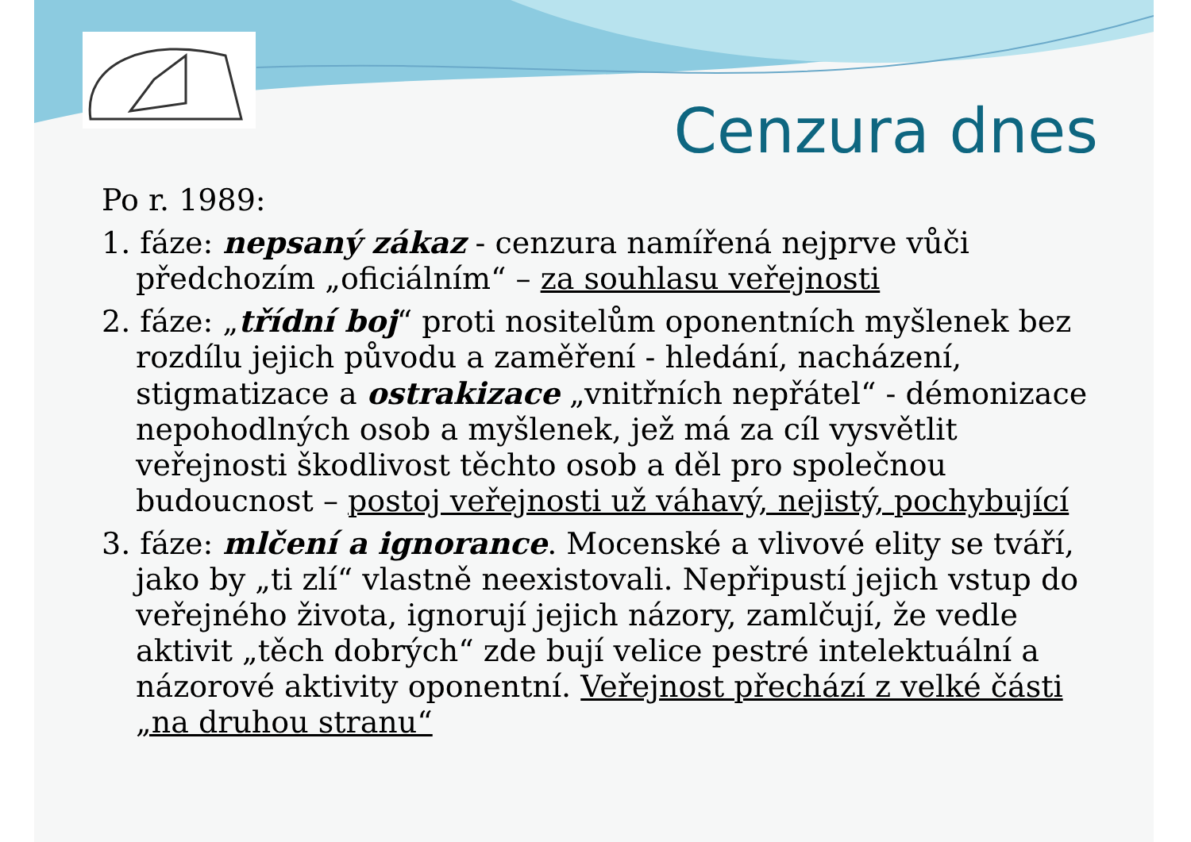Cenzura dnes
Po r. 1989:
1. fáze: nepsaný zákaz - cenzura namířená nejprve vůči předchozím „oficiálním“ – za souhlasu veřejnosti
2. fáze: „třídní boj“ proti nositelům oponentních myšlenek bez rozdílu jejich původu a zaměření - hledání, nacházení, stigmatizace a ostrakizace „vnitřních nepřátel“ - démonizace nepohodlných osob a myšlenek, jež má za cíl vysvětlit veřejnosti škodlivost těchto osob a děl pro společnou budoucnost – postoj veřejnosti už váhavý, nejistý, pochybující
3. fáze: mlčení a ignorance. Mocenské a vlivové elity se tváří, jako by „ti zlí“ vlastně neexistovali. Nepřipustí jejich vstup do veřejného života, ignorují jejich názory, zamlčují, že vedle aktivit „těch dobrých“ zde bují velice pestré intelektuální a názorové aktivity oponentní. Veřejnost přechází z velké části „na druhou stranu“